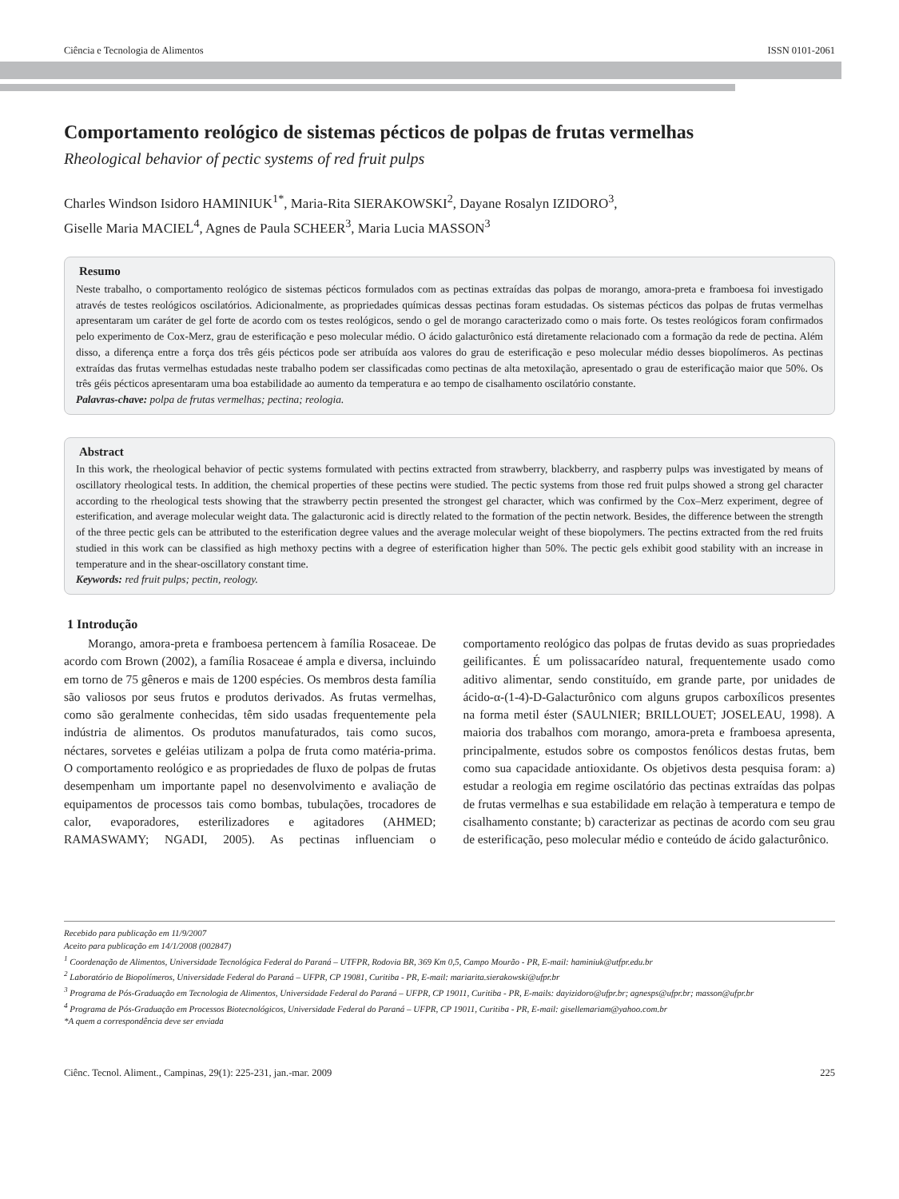Ciência e Tecnologia de Alimentos ISSN 0101-2061
Comportamento reológico de sistemas pécticos de polpas de frutas vermelhas
Rheological behavior of pectic systems of red fruit pulps
Charles Windson Isidoro HAMINIUK<sup>1*</sup>, Maria-Rita SIERAKOWSKI<sup>2</sup>, Dayane Rosalyn IZIDORO<sup>3</sup>,
Giselle Maria MACIEL<sup>4</sup>, Agnes de Paula SCHEER<sup>3</sup>, Maria Lucia MASSON<sup>3</sup>
Resumo
Neste trabalho, o comportamento reológico de sistemas pécticos formulados com as pectinas extraídas das polpas de morango, amora-preta e framboesa foi investigado através de testes reológicos oscilatórios. Adicionalmente, as propriedades químicas dessas pectinas foram estudadas. Os sistemas pécticos das polpas de frutas vermelhas apresentaram um caráter de gel forte de acordo com os testes reológicos, sendo o gel de morango caracterizado como o mais forte. Os testes reológicos foram confirmados pelo experimento de Cox-Merz, grau de esterificação e peso molecular médio. O ácido galacturônico está diretamente relacionado com a formação da rede de pectina. Além disso, a diferença entre a força dos três géis pécticos pode ser atribuída aos valores do grau de esterificação e peso molecular médio desses biopolímeros. As pectinas extraídas das frutas vermelhas estudadas neste trabalho podem ser classificadas como pectinas de alta metoxilação, apresentado o grau de esterificação maior que 50%. Os três géis pécticos apresentaram uma boa estabilidade ao aumento da temperatura e ao tempo de cisalhamento oscilatório constante.
Palavras-chave: polpa de frutas vermelhas; pectina; reologia.
Abstract
In this work, the rheological behavior of pectic systems formulated with pectins extracted from strawberry, blackberry, and raspberry pulps was investigated by means of oscillatory rheological tests. In addition, the chemical properties of these pectins were studied. The pectic systems from those red fruit pulps showed a strong gel character according to the rheological tests showing that the strawberry pectin presented the strongest gel character, which was confirmed by the Cox–Merz experiment, degree of esterification, and average molecular weight data. The galacturonic acid is directly related to the formation of the pectin network. Besides, the difference between the strength of the three pectic gels can be attributed to the esterification degree values and the average molecular weight of these biopolymers. The pectins extracted from the red fruits studied in this work can be classified as high methoxy pectins with a degree of esterification higher than 50%. The pectic gels exhibit good stability with an increase in temperature and in the shear-oscillatory constant time.
Keywords: red fruit pulps; pectin, reology.
1 Introdução
Morango, amora-preta e framboesa pertencem à família Rosaceae. De acordo com Brown (2002), a família Rosaceae é ampla e diversa, incluindo em torno de 75 gêneros e mais de 1200 espécies. Os membros desta família são valiosos por seus frutos e produtos derivados. As frutas vermelhas, como são geralmente conhecidas, têm sido usadas frequentemente pela indústria de alimentos. Os produtos manufaturados, tais como sucos, néctares, sorvetes e geléias utilizam a polpa de fruta como matéria-prima. O comportamento reológico e as propriedades de fluxo de polpas de frutas desempenham um importante papel no desenvolvimento e avaliação de equipamentos de processos tais como bombas, tubulações, trocadores de calor, evaporadores, esterilizadores e agitadores (AHMED; RAMASWAMY; NGADI, 2005). As pectinas influenciam o comportamento reológico das polpas de frutas devido as suas propriedades geilificantes. É um polissacarídeo natural, frequentemente usado como aditivo alimentar, sendo constituído, em grande parte, por unidades de ácido-α-(1-4)-D-Galacturônico com alguns grupos carboxílicos presentes na forma metil éster (SAULNIER; BRILLOUET; JOSELEAU, 1998). A maioria dos trabalhos com morango, amora-preta e framboesa apresenta, principalmente, estudos sobre os compostos fenólicos destas frutas, bem como sua capacidade antioxidante. Os objetivos desta pesquisa foram: a) estudar a reologia em regime oscilatório das pectinas extraídas das polpas de frutas vermelhas e sua estabilidade em relação à temperatura e tempo de cisalhamento constante; b) caracterizar as pectinas de acordo com seu grau de esterificação, peso molecular médio e conteúdo de ácido galacturônico.
Recebido para publicação em 11/9/2007
Aceito para publicação em 14/1/2008 (002847)
<sup>1</sup> Coordenação de Alimentos, Universidade Tecnológica Federal do Paraná – UTFPR, Rodovia BR, 369 Km 0,5, Campo Mourão - PR, E-mail: haminiuk@utfpr.edu.br
<sup>2</sup> Laboratório de Biopolímeros, Universidade Federal do Paraná – UFPR, CP 19081, Curitiba - PR, E-mail: mariarita.sierakowski@ufpr.br
<sup>3</sup> Programa de Pós-Graduação em Tecnologia de Alimentos, Universidade Federal do Paraná – UFPR, CP 19011, Curitiba - PR, E-mails: dayizidoro@ufpr.br; agnesps@ufpr.br; masson@ufpr.br
<sup>4</sup> Programa de Pós-Graduação em Processos Biotecnológicos, Universidade Federal do Paraná – UFPR, CP 19011, Curitiba - PR, E-mail: gisellemariam@yahoo.com.br
*A quem a correspondência deve ser enviada
Ciênc. Tecnol. Aliment., Campinas, 29(1): 225-231, jan.-mar. 2009 225